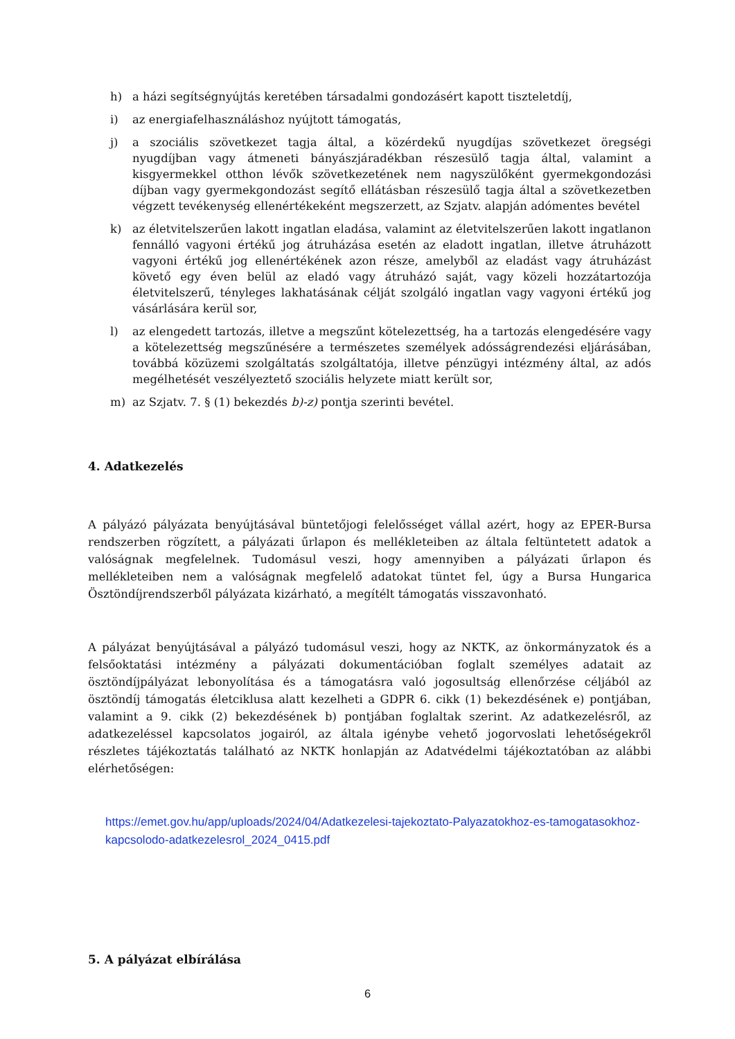h) a házi segítségnyújtás keretében társadalmi gondozásért kapott tiszteletdíj,
i) az energiafelhasználáshoz nyújtott támogatás,
j) a szociális szövetkezet tagja által, a közérdekű nyugdíjas szövetkezet öregségi nyugdíjban vagy átmeneti bányászjáradékban részesülő tagja által, valamint a kisgyermekkel otthon lévők szövetkezetének nem nagyszülőként gyermekgondozási díjban vagy gyermekgondozást segítő ellátásban részesülő tagja által a szövetkezetben végzett tevékenység ellenértékeként megszerzett, az Szjatv. alapján adómentes bevétel
k) az életvitelszerűen lakott ingatlan eladása, valamint az életvitelszerűen lakott ingatlanon fennálló vagyoni értékű jog átruházása esetén az eladott ingatlan, illetve átruházott vagyoni értékű jog ellenértékének azon része, amelyből az eladást vagy átruházást követő egy éven belül az eladó vagy átruházó saját, vagy közeli hozzátartozója életvitelszerű, tényleges lakhatásának célját szolgáló ingatlan vagy vagyoni értékű jog vásárlására kerül sor,
l) az elengedett tartozás, illetve a megszűnt kötelezettség, ha a tartozás elengedésére vagy a kötelezettség megszűnésére a természetes személyek adósságrendezési eljárásában, továbbá közüzemi szolgáltatás szolgáltatója, illetve pénzügyi intézmény által, az adós megélhetését veszélyeztető szociális helyzete miatt került sor,
m) az Szjatv. 7. § (1) bekezdés b)-z) pontja szerinti bevétel.
4. Adatkezelés
A pályázó pályázata benyújtásával büntetőjogi felelősséget vállal azért, hogy az EPER-Bursa rendszerben rögzített, a pályázati űrlapon és mellékleteiben az általa feltüntetett adatok a valóságnak megfelelnek. Tudomásul veszi, hogy amennyiben a pályázati űrlapon és mellékleteiben nem a valóságnak megfelelő adatokat tüntet fel, úgy a Bursa Hungarica Ösztöndíjrendszerből pályázata kizárható, a megítélt támogatás visszavonható.
A pályázat benyújtásával a pályázó tudomásul veszi, hogy az NKTK, az önkormányzatok és a felsőoktatási intézmény a pályázati dokumentációban foglalt személyes adatait az ösztöndíjpályázat lebonyolítása és a támogatásra való jogosultság ellenőrzése céljából az ösztöndíj támogatás életciklusa alatt kezelheti a GDPR 6. cikk (1) bekezdésének e) pontjában, valamint a 9. cikk (2) bekezdésének b) pontjában foglaltak szerint. Az adatkezelésről, az adatkezeléssel kapcsolatos jogairól, az általa igénybe vehető jogorvoslati lehetőségekről részletes tájékoztatás található az NKTK honlapján az Adatvédelmi tájékoztatóban az alábbi elérhetőségen:
https://emet.gov.hu/app/uploads/2024/04/Adatkezelesi-tajekoztato-Palyazatokhoz-es-tamogatasokhoz-kapcsolodo-adatkezelesrol_2024_0415.pdf
5. A pályázat elbírálása
6